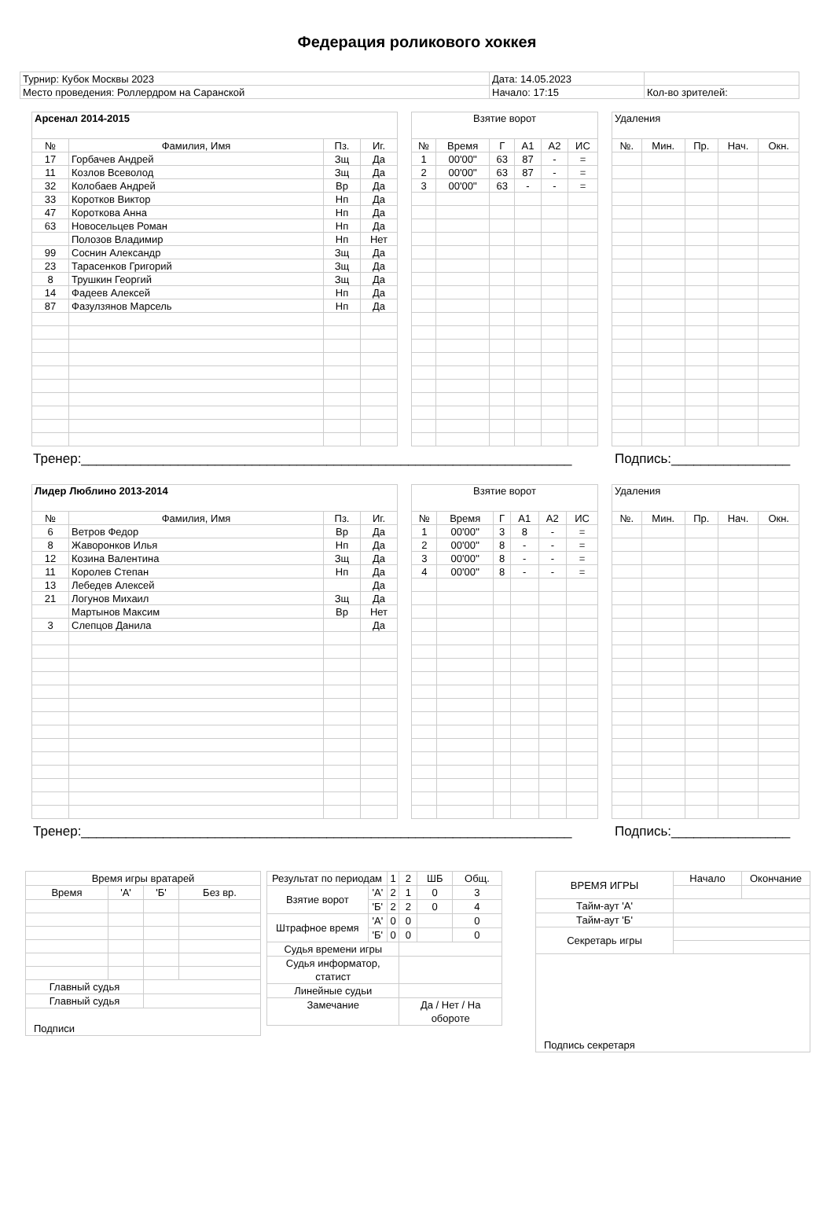Федерация роликового хоккея
| Турнир: Кубок Москвы 2023 | Дата: 14.05.2023 | |
| Место проведения: Роллердром на Саранской | Начало: 17:15 | Кол-во зрителей: |
| Арсенал 2014-2015 | | | |
| № | Фамилия, Имя | Пз. | Иг. |
| 17 | Горбачев Андрей | Зщ | Да |
| 11 | Козлов Всеволод | Зщ | Да |
| 32 | Колобаев Андрей | Вр | Да |
| 33 | Коротков Виктор | Нп | Да |
| 47 | Короткова Анна | Нп | Да |
| 63 | Новосельцев Роман | Нп | Да |
| | Полозов Владимир | Нп | Нет |
| 99 | Соснин Александр | Зщ | Да |
| 23 | Тарасенков Григорий | Зщ | Да |
| 8 | Трушкин Георгий | Зщ | Да |
| 14 | Фадеев Алексей | Нп | Да |
| 87 | Фазулзянов Марсель | Нп | Да |
| Взятие ворот | | | | | |
| № | Время | Г | А1 | А2 | ИС |
| 1 | 00'00'' | 63 | 87 | - | = |
| 2 | 00'00'' | 63 | 87 | - | = |
| 3 | 00'00'' | 63 | - | - | = |
| Удаления | | | | |
| №. | Мин. | Пр. | Нач. | Окн. |
Тренер:__________________________________________________________________ Подпись:________________
| Лидер Люблино 2013-2014 | | | |
| № | Фамилия, Имя | Пз. | Иг. |
| 6 | Ветров Федор | Вр | Да |
| 8 | Жаворонков Илья | Нп | Да |
| 12 | Козина Валентина | Зщ | Да |
| 11 | Королев Степан | Нп | Да |
| 13 | Лебедев Алексей | | Да |
| 21 | Логунов Михаил | Зщ | Да |
| | Мартынов Максим | Вр | Нет |
| 3 | Слепцов Данила | | Да |
| Взятие ворот | | | | | |
| № | Время | Г | А1 | А2 | ИС |
| 1 | 00'00'' | 3 | 8 | - | = |
| 2 | 00'00'' | 8 | - | - | = |
| 3 | 00'00'' | 8 | - | - | = |
| 4 | 00'00'' | 8 | - | - | = |
| Удаления | | | | |
| №. | Мин. | Пр. | Нач. | Окн. |
Тренер:__________________________________________________________________ Подпись:________________
| Время игры вратарей | | | |
| Время | 'А' | 'Б' | Без вр. |
| Главный судья | | | |
| Главный судья | | | |
| Подписи | | | |
| Результат по периодам | | 1 | 2 | ШБ | Общ. |
| Взятие ворот | 'А' | 2 | 1 | 0 | 3 |
| | 'Б' | 2 | 2 | 0 | 4 |
| Штрафное время | 'А' | 0 | 0 | | 0 |
| | 'Б' | 0 | 0 | | 0 |
| Судья времени игры | | | | | |
| Судья информатор, статист | | | | | |
| Линейные судьи | | | | | |
| Замечание | | | Да / Нет / На обороте | | |
| ВРЕМЯ ИГРЫ | Начало | Окончание |
| Тайм-аут 'А' | | |
| Тайм-аут 'Б' | | |
| Секретарь игры | | |
| Подпись секретаря | | |